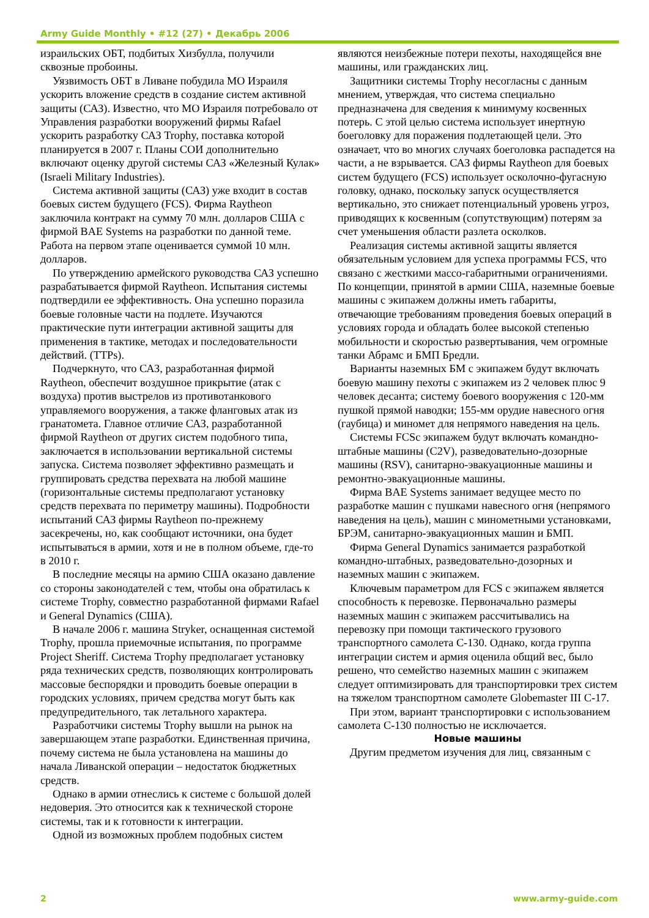Army Guide Monthly • #12 (27) • Декабрь 2006
израильских ОБТ, подбитых Хизбулла, получили сквозные пробоины.
Уязвимость ОБТ в Ливане побудила МО Израиля ускорить вложение средств в создание систем активной защиты (САЗ). Известно, что МО Израиля потребовало от Управления разработки вооружений фирмы Rafael ускорить разработку САЗ Trophy, поставка которой планируется в 2007 г. Планы СОИ дополнительно включают оценку другой системы САЗ «Железный Кулак» (Israeli Military Industries).
Система активной защиты (САЗ) уже входит в состав боевых систем будущего (FCS). Фирма Raytheon заключила контракт на сумму 70 млн. долларов США с фирмой BAE Systems на разработки по данной теме. Работа на первом этапе оценивается суммой 10 млн. долларов.
По утверждению армейского руководства САЗ успешно разрабатывается фирмой Raytheon. Испытания системы подтвердили ее эффективность. Она успешно поразила боевые головные части на подлете. Изучаются практические пути интеграции активной защиты для применения в тактике, методах и последовательности действий. (TTPs).
Подчеркнуто, что САЗ, разработанная фирмой Raytheon, обеспечит воздушное прикрытие (атак с воздуха) против выстрелов из противотанкового управляемого вооружения, а также фланговых атак из гранатомета. Главное отличие САЗ, разработанной фирмой Raytheon от других систем подобного типа, заключается в использовании вертикальной системы запуска. Система позволяет эффективно размещать и группировать средства перехвата на любой машине (горизонтальные системы предполагают установку средств перехвата по периметру машины). Подробности испытаний САЗ фирмы Raytheon по-прежнему засекречены, но, как сообщают источники, она будет испытываться в армии, хотя и не в полном объеме, где-то в 2010 г.
В последние месяцы на армию США оказано давление со стороны законодателей с тем, чтобы она обратилась к системе Trophy, совместно разработанной фирмами Rafael и General Dynamics (США).
В начале 2006 г. машина Stryker, оснащенная системой Trophy, прошла приемочные испытания, по программе Project Sheriff. Система Trophy предполагает установку ряда технических средств, позволяющих контролировать массовые беспорядки и проводить боевые операции в городских условиях, причем средства могут быть как предупредительного, так летального характера.
Разработчики системы Trophy вышли на рынок на завершающем этапе разработки. Единственная причина, почему система не была установлена на машины до начала Ливанской операции – недостаток бюджетных средств.
Однако в армии отнеслись к системе с большой долей недоверия. Это относится как к технической стороне системы, так и к готовности к интеграции.
Одной из возможных проблем подобных систем
являются неизбежные потери пехоты, находящейся вне машины, или гражданских лиц.
Защитники системы Trophy несогласны с данным мнением, утверждая, что система специально предназначена для сведения к минимуму косвенных потерь. С этой целью система использует инертную боеголовку для поражения подлетающей цели. Это означает, что во многих случаях боеголовка распадется на части, а не взрывается. САЗ фирмы Raytheon для боевых систем будущего (FCS) использует осколочно-фугасную головку, однако, поскольку запуск осуществляется вертикально, это снижает потенциальный уровень угроз, приводящих к косвенным (сопутствующим) потерям за счет уменьшения области разлета осколков.
Реализация системы активной защиты является обязательным условием для успеха программы FCS, что связано с жесткими массо-габаритными ограничениями. По концепции, принятой в армии США, наземные боевые машины с экипажем должны иметь габариты, отвечающие требованиям проведения боевых операций в условиях города и обладать более высокой степенью мобильности и скоростью развертывания, чем огромные танки Абрамс и БМП Бредли.
Варианты наземных БМ с экипажем будут включать боевую машину пехоты с экипажем из 2 человек плюс 9 человек десанта; систему боевого вооружения с 120-мм пушкой прямой наводки; 155-мм орудие навесного огня (гаубица) и миномет для непрямого наведения на цель.
Системы FCSc экипажем будут включать командно-штабные машины (C2V), разведовательно-дозорные машины (RSV), санитарно-эвакуационные машины и ремонтно-эвакуационные машины.
Фирма BAE Systems занимает ведущее место по разработке машин с пушками навесного огня (непрямого наведения на цель), машин с минометными установками, БРЭМ, санитарно-эвакуационных машин и БМП.
Фирма General Dynamics занимается разработкой командно-штабных, разведовательно-дозорных и наземных машин с экипажем.
Ключевым параметром для FCS с экипажем является способность к перевозке. Первоначально размеры наземных машин с экипажем рассчитывались на перевозку при помощи тактического грузового транспортного самолета C-130. Однако, когда группа интеграции систем и армия оценила общий вес, было решено, что семейство наземных машин с экипажем следует оптимизировать для транспортировки трех систем на тяжелом транспортном самолете Globemaster III C-17.
При этом, вариант транспортировки с использованием самолета C-130 полностью не исключается.
Новые машины
Другим предметом изучения для лиц, связанным с
2 www.army-guide.com